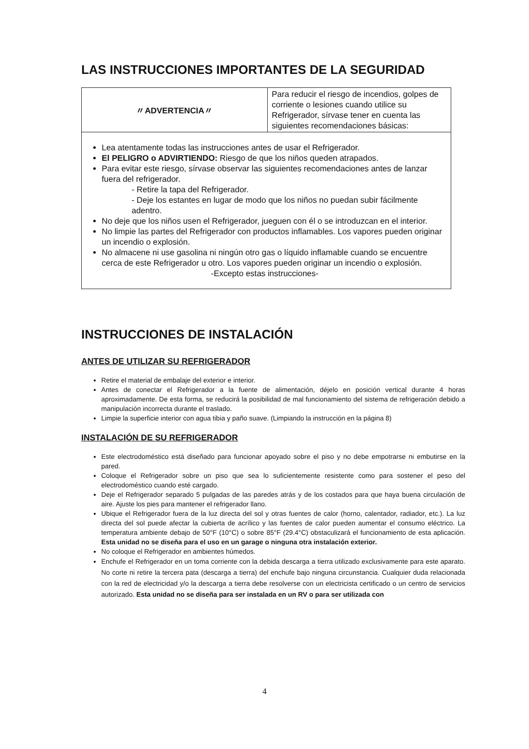LAS INSTRUCCIONES IMPORTANTES DE LA SEGURIDAD
| 〃ADVERTENCIA〃 | Para reducir el riesgo de incendios, golpes de corriente o lesiones cuando utilice su Refrigerador, sírvase tener en cuenta las siguientes recomendaciones básicas: |
| Lea atentamente todas las instrucciones antes de usar el Refrigerador. El PELIGRO o ADVIRTIENDO: Riesgo de que los niños queden atrapados. Para evitar este riesgo, sírvase observar las siguientes recomendaciones antes de lanzar fuera del refrigerador. - Retire la tapa del Refrigerador. - Deje los estantes en lugar de modo que los niños no puedan subir fácilmente adentro. No deje que los niños usen el Refrigerador, jueguen con él o se introduzcan en el interior. No limpie las partes del Refrigerador con productos inflamables. Los vapores pueden originar un incendio o explosión. No almacene ni use gasolina ni ningún otro gas o líquido inflamable cuando se encuentre cerca de este Refrigerador u otro. Los vapores pueden originar un incendio o explosión. -Excepto estas instrucciones- | |
INSTRUCCIONES DE INSTALACIÓN
ANTES DE UTILIZAR SU REFRIGERADOR
Retire el material de embalaje del exterior e interior.
Antes de conectar el Refrigerador a la fuente de alimentación, déjelo en posición vertical durante 4 horas aproximadamente. De esta forma, se reducirá la posibilidad de mal funcionamiento del sistema de refrigeración debido a manipulación incorrecta durante el traslado.
Limpie la superficie interior con agua tibia y paño suave. (Limpiando la instrucción en la página 8)
INSTALACIÓN DE SU REFRIGERADOR
Este electrodoméstico está diseñado para funcionar apoyado sobre el piso y no debe empotrarse ni embutirse en la pared.
Coloque el Refrigerador sobre un piso que sea lo suficientemente resistente como para sostener el peso del electrodoméstico cuando esté cargado.
Deje el Refrigerador separado 5 pulgadas de las paredes atrás y de los costados para que haya buena circulación de aire. Ajuste los pies para mantener el refrigerador llano.
Ubique el Refrigerador fuera de la luz directa del sol y otras fuentes de calor (horno, calentador, radiador, etc.). La luz directa del sol puede afectar la cubierta de acrílico y las fuentes de calor pueden aumentar el consumo eléctrico. La temperatura ambiente debajo de 50°F (10°C) o sobre 85°F (29.4°C) obstaculizará el funcionamiento de esta aplicación. Esta unidad no se diseña para el uso en un garage o ninguna otra instalación exterior.
No coloque el Refrigerador en ambientes húmedos.
Enchufe el Refrigerador en un toma corriente con la debida descarga a tierra utilizado exclusivamente para este aparato. No corte ni retire la tercera pata (descarga a tierra) del enchufe bajo ninguna circunstancia. Cualquier duda relacionada con la red de electricidad y/o la descarga a tierra debe resolverse con un electricista certificado o un centro de servicios autorizado. Esta unidad no se diseña para ser instalada en un RV o para ser utilizada con
4